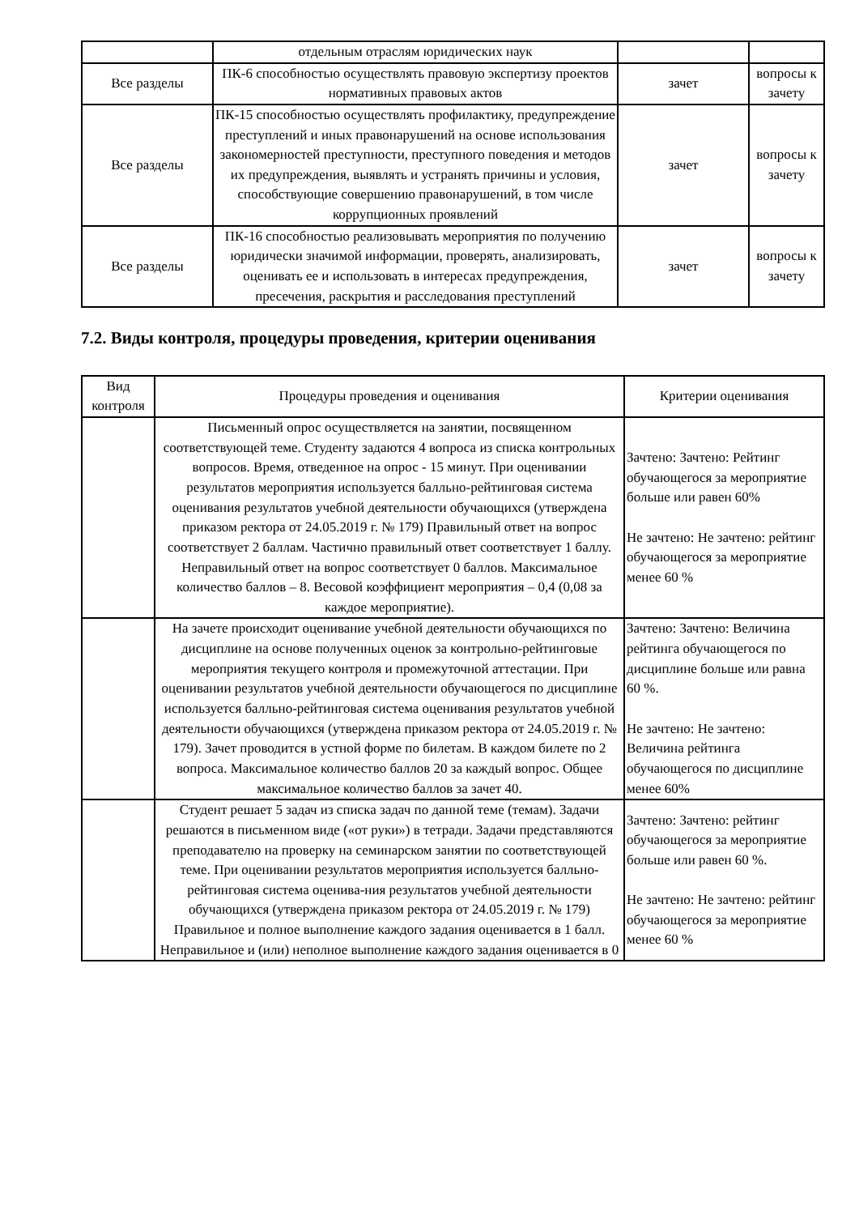| | отдельным отраслям юридических наук | | |
| Все разделы | ПК-6 способностью осуществлять правовую экспертизу проектов нормативных правовых актов | зачет | вопросы к зачету |
| Все разделы | ПК-15 способностью осуществлять профилактику, предупреждение преступлений и иных правонарушений на основе использования закономерностей преступности, преступного поведения и методов их предупреждения, выявлять и устранять причины и условия, способствующие совершению правонарушений, в том числе коррупционных проявлений | зачет | вопросы к зачету |
| Все разделы | ПК-16 способностью реализовывать мероприятия по получению юридически значимой информации, проверять, анализировать, оценивать ее и использовать в интересах предупреждения, пресечения, раскрытия и расследования преступлений | зачет | вопросы к зачету |
7.2. Виды контроля, процедуры проведения, критерии оценивания
| Вид контроля | Процедуры проведения и оценивания | Критерии оценивания |
| --- | --- | --- |
| | Письменный опрос осуществляется на занятии, посвященном соответствующей теме. Студенту задаются 4 вопроса из списка контрольных вопросов. Время, отведенное на опрос - 15 минут. При оценивании результатов мероприятия используется балльно-рейтинговая система оценивания результатов учебной деятельности обучающихся (утверждена приказом ректора от 24.05.2019 г. № 179) Правильный ответ на вопрос соответствует 2 баллам. Частично правильный ответ соответствует 1 баллу. Неправильный ответ на вопрос соответствует 0 баллов. Максимальное количество баллов – 8. Весовой коэффициент мероприятия – 0,4 (0,08 за каждое мероприятие). | Зачтено: Зачтено: Рейтинг обучающегося за мероприятие больше или равен 60% Не зачтено: Не зачтено: рейтинг обучающегося за мероприятие менее 60 % |
| | На зачете происходит оценивание учебной деятельности обучающихся по дисциплине на основе полученных оценок за контрольно-рейтинговые мероприятия текущего контроля и промежуточной аттестации. При оценивании результатов учебной деятельности обучающегося по дисциплине используется балльно-рейтинговая система оценивания результатов учебной деятельности обучающихся (утверждена приказом ректора от 24.05.2019 г. № 179). Зачет проводится в устной форме по билетам. В каждом билете по 2 вопроса. Максимальное количество баллов 20 за каждый вопрос. Общее максимальное количество баллов за зачет 40. | Зачтено: Зачтено: Величина рейтинга обучающегося по дисциплине больше или равна 60 %. Не зачтено: Не зачтено: Величина рейтинга обучающегося по дисциплине менее 60% |
| | Студент решает 5 задач из списка задач по данной теме (темам). Задачи решаются в письменном виде («от руки») в тетради. Задачи представляются преподавателю на проверку на семинарском занятии по соответствующей теме. При оценивании результатов мероприятия используется балльно-рейтинговая система оценива-ния результатов учебной деятельности обучающихся (утверждена приказом ректора от 24.05.2019 г. № 179) Правильное и полное выполнение каждого задания оценивается в 1 балл. Неправильное и (или) неполное выполнение каждого задания оценивается в 0 | Зачтено: Зачтено: рейтинг обучающегося за мероприятие больше или равен 60 %. Не зачтено: Не зачтено: рейтинг обучающегося за мероприятие менее 60 % |